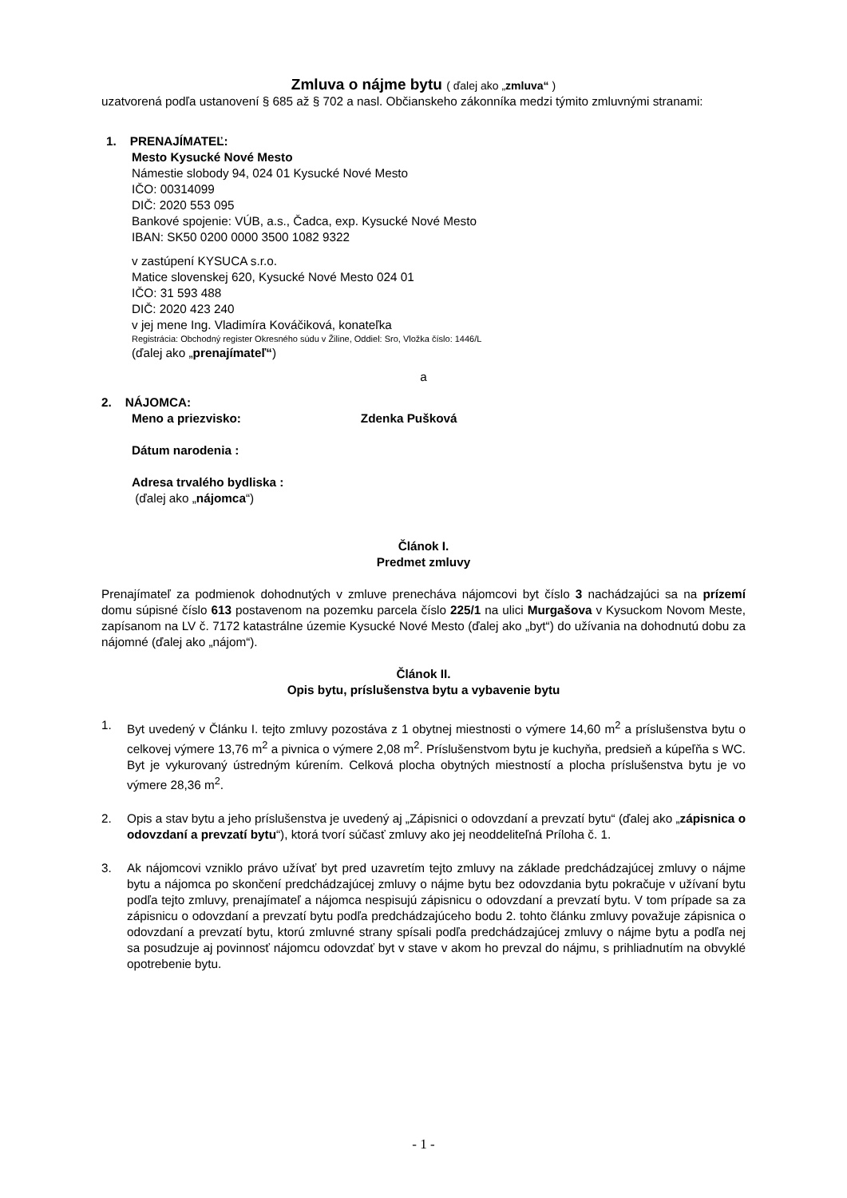Zmluva o nájme bytu ( ďalej ako „zmluva“ )
uzatvorená podľa ustanovení § 685 až § 702 a nasl. Občianskeho zákonníka medzi týmito zmluvnými stranami:
1. PRENAJÍMATEĽ:
Mesto Kysucké Nové Mesto
Námestie slobody 94, 024 01 Kysucké Nové Mesto
IČO: 00314099
DIČ: 2020 553 095
Bankové spojenie: VÚB, a.s., Čadca, exp. Kysucké Nové Mesto
IBAN: SK50 0200 0000 3500 1082 9322
v zastúpení KYSUCA s.r.o.
Matice slovenskej 620, Kysucké Nové Mesto 024 01
IČO: 31 593 488
DIČ: 2020 423 240
v jej mene Ing. Vladimíra Kováčiková, konateľka
Registrácia: Obchodný register Okresného súdu v Žiline, Oddiel: Sro, Vložka číslo: 1446/L
(ďalej ako „prenajímateľ“)
a
2. NÁJOMCA:
Meno a priezvisko: Zdenka Pušková
Dátum narodenia :
Adresa trvalého bydliska :
(ďalej ako „nájomca“)
Článok I.
Predmet zmluvy
Prenajímateľ za podmienok dohodnutých v zmluve prenecháva nájomcovi byt číslo 3 nachádzajúci sa na prízemí domu súpisné číslo 613 postavenom na pozemku parcela číslo 225/1 na ulici Murgašova v Kysuckom Novom Meste, zapísanom na LV č. 7172 katastrálne územie Kysucké Nové Mesto (ďalej ako „byt“) do užívania na dohodnutú dobu za nájomné (ďalej ako „nájom“).
Článok II.
Opis bytu, príslušenstva bytu a vybavenie bytu
1. Byt uvedený v Článku I. tejto zmluvy pozostáva z 1 obytnej miestnosti o výmere 14,60 m<sup>2</sup> a príslušenstva bytu o celkovej výmere 13,76 m<sup>2</sup> a pivnica o výmere 2,08 m<sup>2</sup>. Príslušenstvom bytu je kuchyňa, predsieň a kúpeľňa s WC. Byt je vykurovaný ústredným kúrením. Celková plocha obytných miestností a plocha príslušenstva bytu je vo výmere 28,36 m<sup>2</sup>.
2. Opis a stav bytu a jeho príslušenstva je uvedený aj „Zápisnici o odovzdaní a prevzatí bytu“ (ďalej ako „zápisnica o odovzdaní a prevzatí bytu“), ktorá tvorí súčasť zmluvy ako jej neoddeliteľná Príloha č. 1.
3. Ak nájomcovi vzniklo právo užívať byt pred uzavretím tejto zmluvy na základe predchádzajúcej zmluvy o nájme bytu a nájomca po skončení predchádzajúcej zmluvy o nájme bytu bez odovzdania bytu pokračuje v užívaní bytu podľa tejto zmluvy, prenajímateľ a nájomca nespisujú zápisnicu o odovzdaní a prevzatí bytu. V tom prípade sa za zápisnicu o odovzdaní a prevzatí bytu podľa predchádzajúceho bodu 2. tohto článku zmluvy považuje zápisnica o odovzdaní a prevzatí bytu, ktorú zmluvné strany spísali podľa predchádzajúcej zmluvy o nájme bytu a podľa nej sa posudzuje aj povinnosť nájomcu odovzdať byt v stave v akom ho prevzal do nájmu, s prihliadnutím na obvyklé opotrebenie bytu.
- 1 -